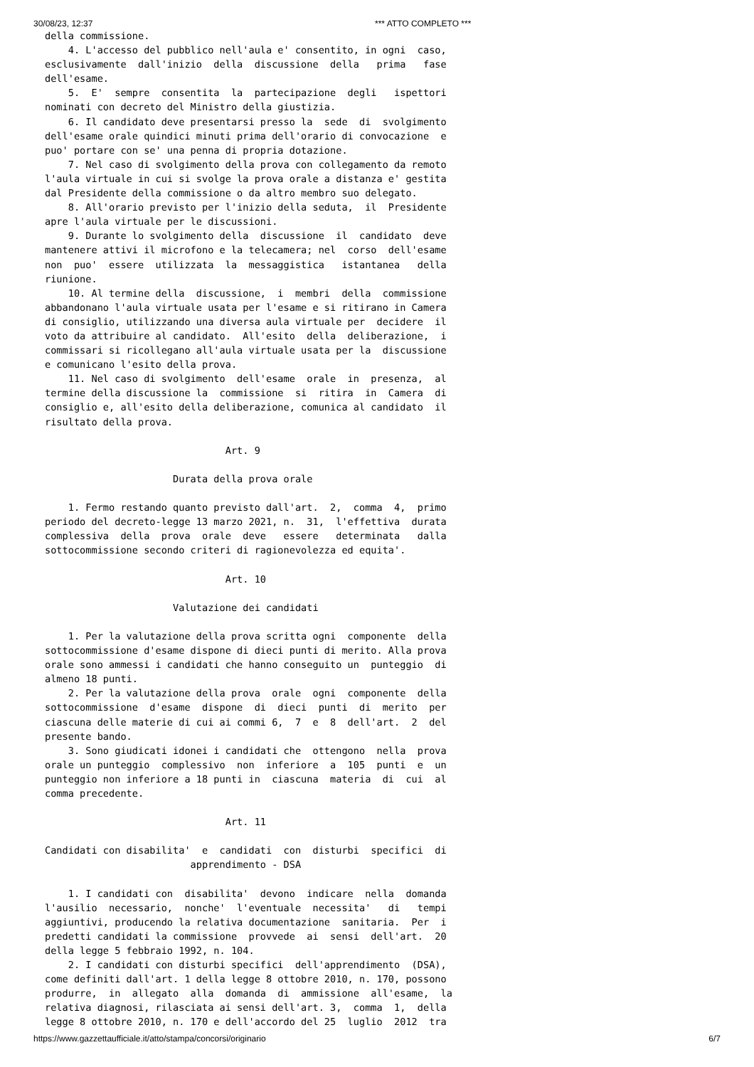30/08/23, 12:37 *** ATTO COMPLETO ***
della commissione.
    4. L'accesso del pubblico nell'aula e' consentito, in ogni  caso,
esclusivamente  dall'inizio  della  discussione  della   prima   fase
dell'esame.
    5.  E'  sempre  consentita  la  partecipazione  degli   ispettori
nominati con decreto del Ministro della giustizia.
    6. Il candidato deve presentarsi presso la  sede  di  svolgimento
dell'esame orale quindici minuti prima dell'orario di convocazione  e
puo' portare con se' una penna di propria dotazione.
    7. Nel caso di svolgimento della prova con collegamento da remoto
l'aula virtuale in cui si svolge la prova orale a distanza e' gestita
dal Presidente della commissione o da altro membro suo delegato.
    8. All'orario previsto per l'inizio della seduta,  il  Presidente
apre l'aula virtuale per le discussioni.
    9. Durante lo svolgimento della  discussione  il  candidato  deve
mantenere attivi il microfono e la telecamera; nel  corso  dell'esame
non  puo'  essere  utilizzata  la  messaggistica   istantanea   della
riunione.
    10. Al termine della  discussione,  i  membri  della  commissione
abbandonano l'aula virtuale usata per l'esame e si ritirano in Camera
di consiglio, utilizzando una diversa aula virtuale per  decidere  il
voto da attribuire al candidato.  All'esito  della  deliberazione,  i
commissari si ricollegano all'aula virtuale usata per la  discussione
e comunicano l'esito della prova.
    11. Nel caso di svolgimento  dell'esame  orale  in  presenza,  al
termine della discussione la  commissione  si  ritira  in  Camera  di
consiglio e, all'esito della deliberazione, comunica al candidato  il
risultato della prova.

                               Art. 9

                      Durata della prova orale

    1. Fermo restando quanto previsto dall'art.  2,  comma  4,  primo
periodo del decreto-legge 13 marzo 2021, n.  31,  l'effettiva  durata
complessiva  della  prova  orale  deve   essere   determinata   dalla
sottocommissione secondo criteri di ragionevolezza ed equita'.

                               Art. 10

                      Valutazione dei candidati

    1. Per la valutazione della prova scritta ogni  componente  della
sottocommissione d'esame dispone di dieci punti di merito. Alla prova
orale sono ammessi i candidati che hanno conseguito un  punteggio  di
almeno 18 punti.
    2. Per la valutazione della prova  orale  ogni  componente  della
sottocommissione  d'esame  dispone  di  dieci  punti  di  merito  per
ciascuna delle materie di cui ai commi 6,  7  e  8  dell'art.  2  del
presente bando.
    3. Sono giudicati idonei i candidati che  ottengono  nella  prova
orale un punteggio  complessivo  non  inferiore  a  105  punti  e  un
punteggio non inferiore a 18 punti in  ciascuna  materia  di  cui  al
comma precedente.

                               Art. 11

Candidati con disabilita'  e  candidati  con  disturbi  specifici  di
                         apprendimento - DSA

    1. I candidati con  disabilita'  devono  indicare  nella  domanda
l'ausilio  necessario,  nonche'  l'eventuale  necessita'   di   tempi
aggiuntivi, producendo la relativa documentazione  sanitaria.  Per  i
predetti candidati la commissione  provvede  ai  sensi  dell'art.  20
della legge 5 febbraio 1992, n. 104.
    2. I candidati con disturbi specifici  dell'apprendimento  (DSA),
come definiti dall'art. 1 della legge 8 ottobre 2010, n. 170, possono
produrre,  in  allegato  alla  domanda  di  ammissione  all'esame,  la
relativa diagnosi, rilasciata ai sensi dell'art. 3,  comma  1,  della
legge 8 ottobre 2010, n. 170 e dell'accordo del 25  luglio  2012  tra
https://www.gazzettaufficiale.it/atto/stampa/concorsi/originario 6/7